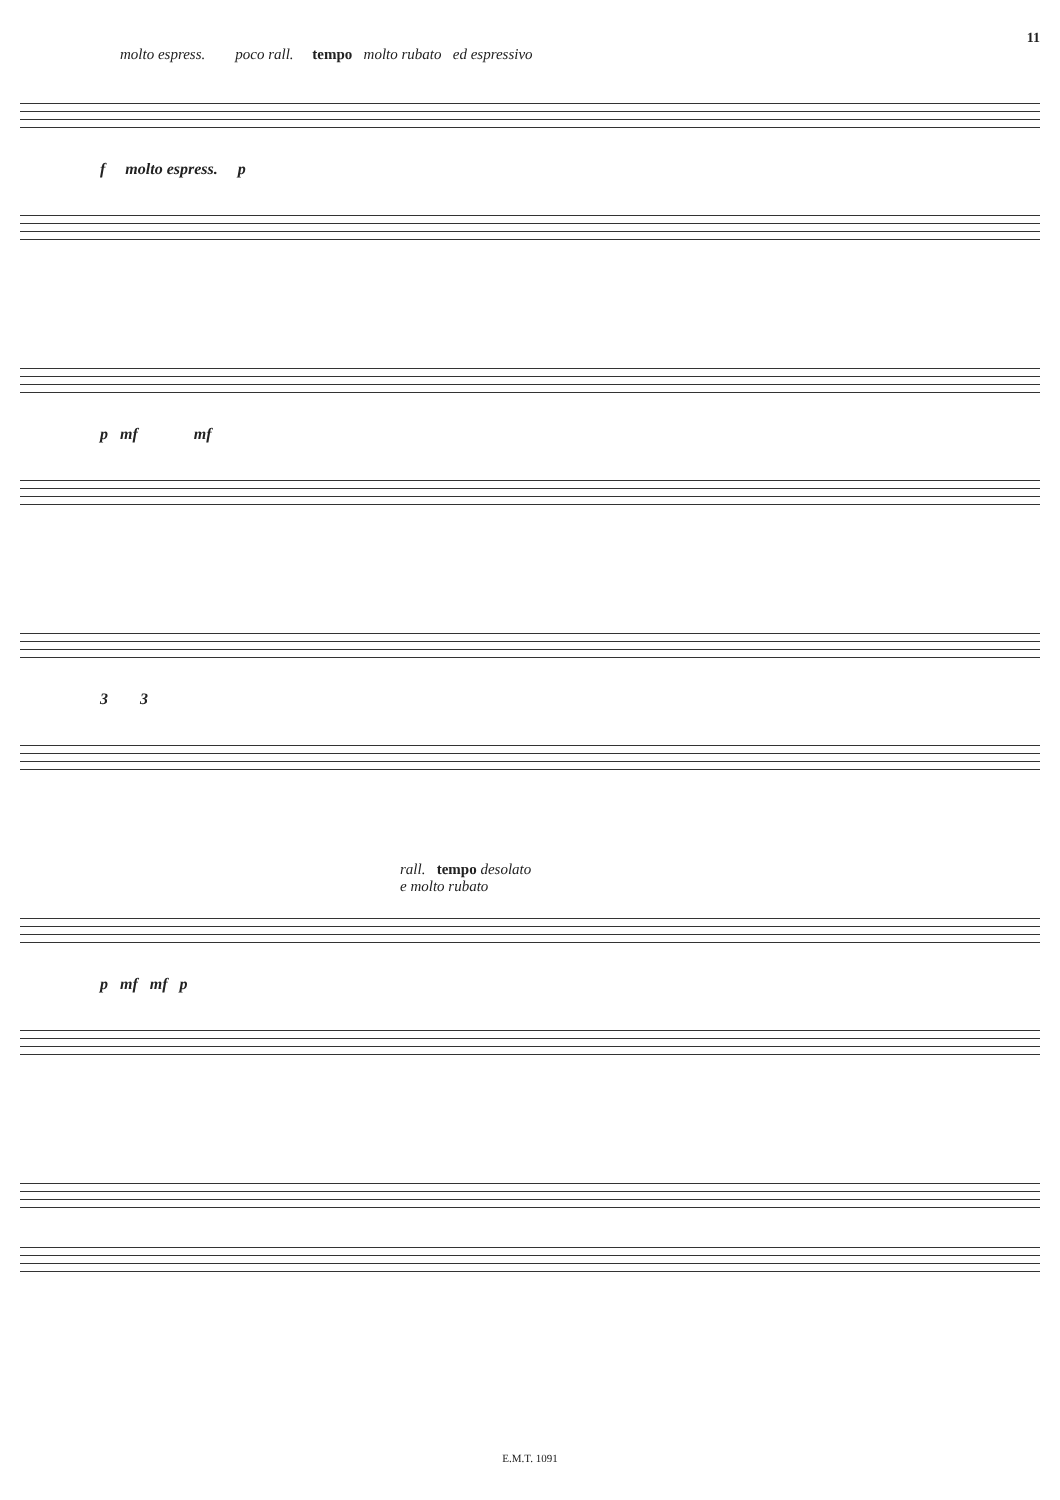11
molto espress. poco rall. tempo molto rubato ed espressivo
f molto espress. p
p mf mf
3 3
rall. tempo desolato
e molto rubato
p mf mf p
E.M.T. 1091